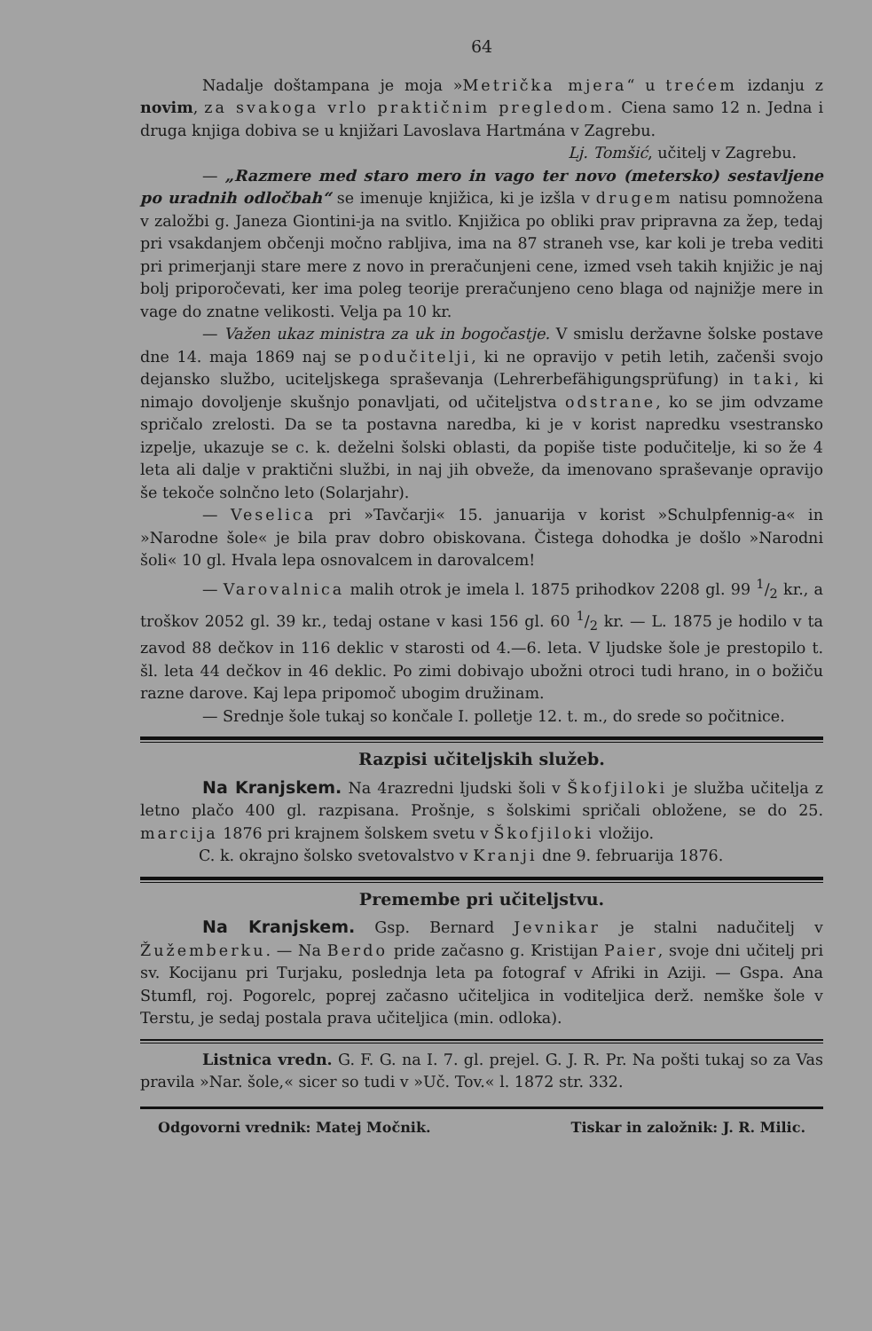64
Nadalje doštampana je moja »Metrička mjera“ u trećem izdanju z novim, za svakoga vrlo praktičnim pregledom. Ciena samo 12 n. Jedna i druga knjiga dobiva se u knjižari Lavoslava Hartmána v Zagrebu.
Lj. Tomšić, učitelj v Zagrebu.
— „Razmere med staro mero in vago ter novo (metersko) sestavljene po uradnih odločbah“ se imenuje knjižica, ki je izšla v drugem natisu pomnožena v založbi g. Janeza Giontini-ja na svitlo. Knjižica po obliki prav pripravna za žep, tedaj pri vsakdanjem občenji močno rabljiva, ima na 87 straneh vse, kar koli je treba vediti pri primerjanji stare mere z novo in preračunjeni cene, izmed vseh takih knjižic je naj bolj priporočevati, ker ima poleg teorije preračunjeno ceno blaga od najnižje mere in vage do znatne velikosti. Velja pa 10 kr.
— Važen ukaz ministra za uk in bogočastje. V smislu deržavne šolske postave dne 14. maja 1869 naj se podučitelji, ki ne opravijo v petih letih, začenši svojo dejansko službo, uciteljskega spraševanja (Lehrerbefähigungsprüfung) in taki, ki nimajo dovoljenje skušnjo ponavljati, od učiteljstva odstrane, ko se jim odvzame spričalo zrelosti. Da se ta postavna naredba, ki je v korist napredku vsestransko izpelje, ukazuje se c. k. deželni šolski oblasti, da popiše tiste podučitelje, ki so že 4 leta ali dalje v praktični službi, in naj jih obveže, da imenovano spraševanje opravijo še tekoče solnčno leto (Solarjahr).
— Veselica pri »Tavčarji« 15. januarija v korist »Schulpfennig-a« in »Narodne šole« je bila prav dobro obiskovana. Čistega dohodka je došlo »Narodni šoli« 10 gl. Hvala lepa osnovalcem in darovalcem!
— Varovalnica malih otrok je imela l. 1875 prihodkov 2208 gl. 99 1/2 kr., a troškov 2052 gl. 39 kr., tedaj ostane v kasi 156 gl. 60 1/2 kr. — L. 1875 je hodilo v ta zavod 88 dečkov in 116 deklic v starosti od 4.—6. leta. V ljudske šole je prestopilo t. šl. leta 44 dečkov in 46 deklic. Po zimi dobivajo ubožni otroci tudi hrano, in o božiču razne darove. Kaj lepa pripomoč ubogim družinam.
— Srednje šole tukaj so končale I. polletje 12. t. m., do srede so počitnice.
Razpisi učiteljskih služeb.
Na Kranjskem. Na 4razredni ljudski šoli v Škofjiloki je služba učitelja z letno plačo 400 gl. razpisana. Prošnje, s šolskimi spričali obložene, se do 25. marcija 1876 pri krajnem šolskem svetu v Škofjiloki vložijo.
C. k. okrajno šolsko svetovalstvo v Kranji dne 9. februarija 1876.
Premembe pri učiteljstvu.
Na Kranjskem. Gsp. Bernard Jevnikar je stalni nadučitelj v Žužemberku. — Na Berdo pride začasno g. Kristijan Paier, svoje dni učitelj pri sv. Kocijanu pri Turjaku, poslednja leta pa fotograf v Afriki in Aziji. — Gspa. Ana Stumfl, roj. Pogorelc, poprej začasno učiteljica in voditeljica derž. nemške šole v Terstu, je sedaj postala prava učiteljica (min. odloka).
Listnica vredn. G. F. G. na I. 7. gl. prejel. G. J. R. Pr. Na pošti tukaj so za Vas pravila »Nar. šole,« sicer so tudi v »Uč. Tov.« l. 1872 str. 332.
Odgovorni vrednik: Matej Močnik. Tiskar in založnik: J. R. Milic.